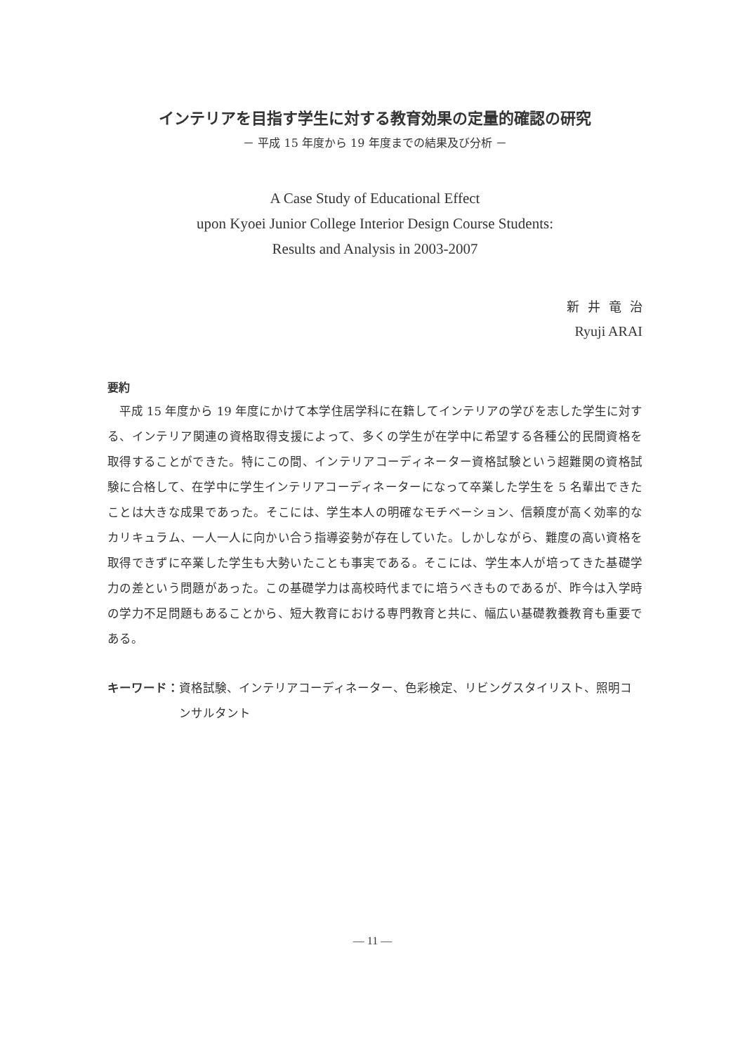インテリアを目指す学生に対する教育効果の定量的確認の研究
－ 平成 15 年度から 19 年度までの結果及び分析 －
A Case Study of Educational Effect
upon Kyoei Junior College Interior Design Course Students:
Results and Analysis in 2003‑2007
新井竜治
Ryuji ARAI
要約
平成 15 年度から 19 年度にかけて本学住居学科に在籍してインテリアの学びを志した学生に対する、インテリア関連の資格取得支援によって、多くの学生が在学中に希望する各種公的民間資格を取得することができた。特にこの間、インテリアコーディネーター資格試験という超難関の資格試験に合格して、在学中に学生インテリアコーディネーターになって卒業した学生を 5 名輩出できたことは大きな成果であった。そこには、学生本人の明確なモチベーション、信頼度が高く効率的なカリキュラム、一人一人に向かい合う指導姿勢が存在していた。しかしながら、難度の高い資格を取得できずに卒業した学生も大勢いたことも事実である。そこには、学生本人が培ってきた基礎学力の差という問題があった。この基礎学力は高校時代までに培うべきものであるが、昨今は入学時の学力不足問題もあることから、短大教育における専門教育と共に、幅広い基礎教養教育も重要である。
キーワード： 資格試験、インテリアコーディネーター、色彩検定、リビングスタイリスト、照明コンサルタント
— 11 —